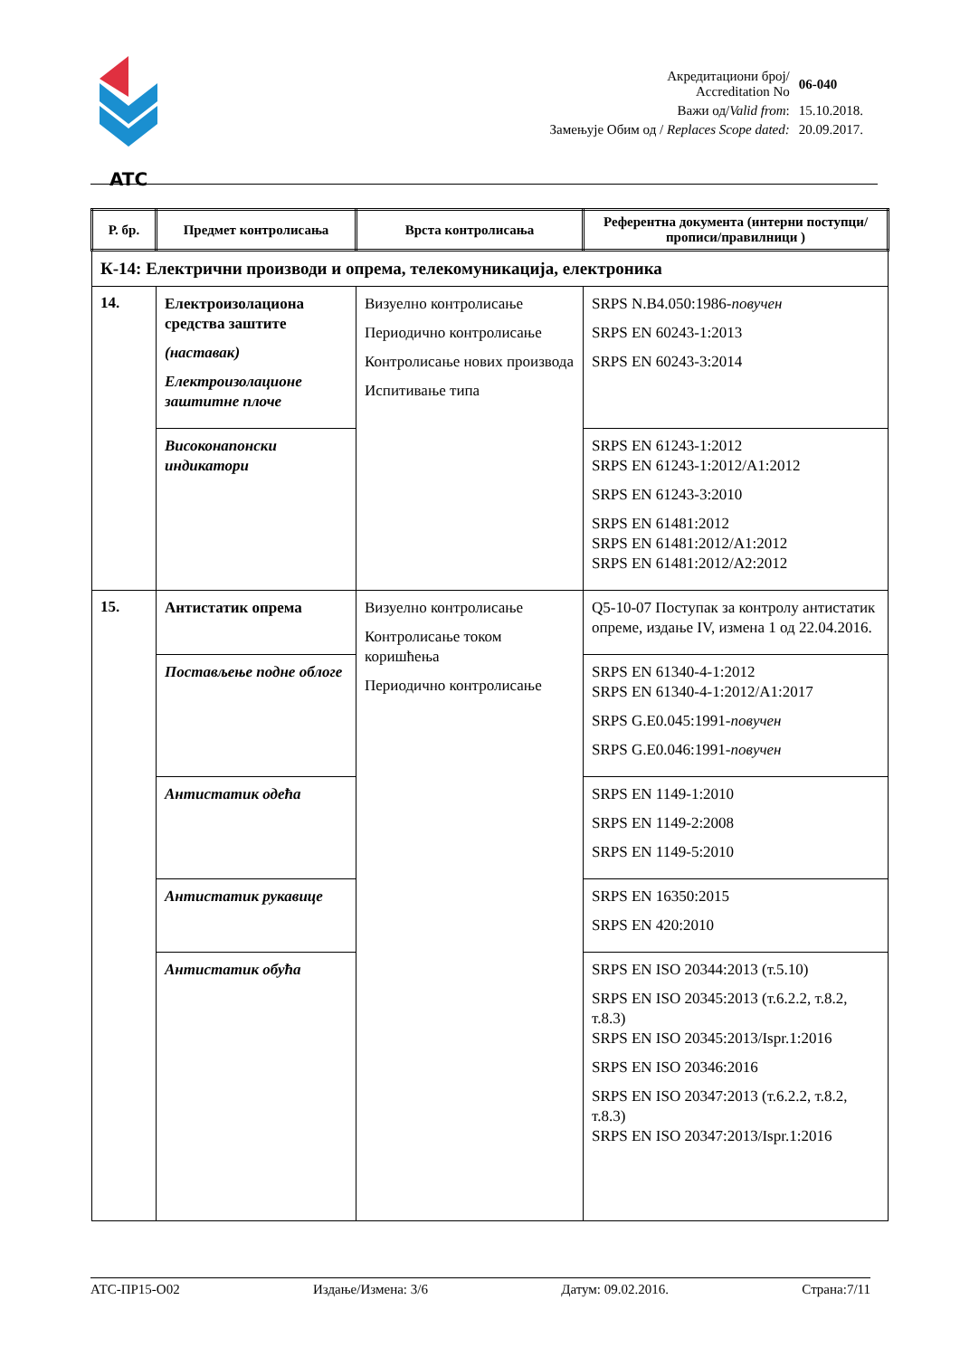ATC
| Акредитациони број/ Accreditation No | 06-040 |
| Важи од/ Valid from : | 15.10.2018. |
| Замењује Обим од / Replaces Scope dated: | 20.09.2017. |
| Р. бр. | Предмет контролисања | Врста контролисања | Референтна документа (интерни поступци/прописи/правилници ) |
| --- | --- | --- | --- |
| К-14: Електрични производи и опрема, телекомуникација, електроника | | | |
| 14. | Електроизолациона средства заштите (наставак) Електроизолационе заштитне плоче | Визуелно контролисање Периодично контролисање Контролисање нових производа Испитивање типа | SRPS N.B4.050:1986- повучен SRPS EN 60243-1:2013 SRPS EN 60243-3:2014 |
| | Високонапонски индикатори | | SRPS EN 61243-1:2012 SRPS EN 61243-1:2012/A1:2012 SRPS EN 61243-3:2010 SRPS EN 61481:2012 SRPS EN 61481:2012/A1:2012 SRPS EN 61481:2012/A2:2012 |
| 15. | Антистатик опрема | Визуелно контролисање Контролисање током коришћења Периодично контролисање | Q5-10-07 Поступак за контролу антистатик опреме, издање IV, измена 1 од 22.04.2016. |
| | Постављење подне облоге | | SRPS EN 61340-4-1:2012 SRPS EN 61340-4-1:2012/A1:2017 SRPS G.E0.045:1991- повучен SRPS G.E0.046:1991- повучен |
| | Антистатик одећа | | SRPS EN 1149-1:2010 SRPS EN 1149-2:2008 SRPS EN 1149-5:2010 |
| | Антистатик рукавице | | SRPS EN 16350:2015 SRPS EN 420:2010 |
| | Антистатик обућа | | SRPS EN ISO 20344:2013 (т.5.10) SRPS EN ISO 20345:2013 (т.6.2.2, т.8.2, т.8.3) SRPS EN ISO 20345:2013/Ispr.1:2016 SRPS EN ISO 20346:2016 SRPS EN ISO 20347:2013 (т.6.2.2, т.8.2, т.8.3) SRPS EN ISO 20347:2013/Ispr.1:2016 |
АТС-ПР15-О02 Издање/Измена: 3/6 Датум: 09.02.2016. Страна:7/11